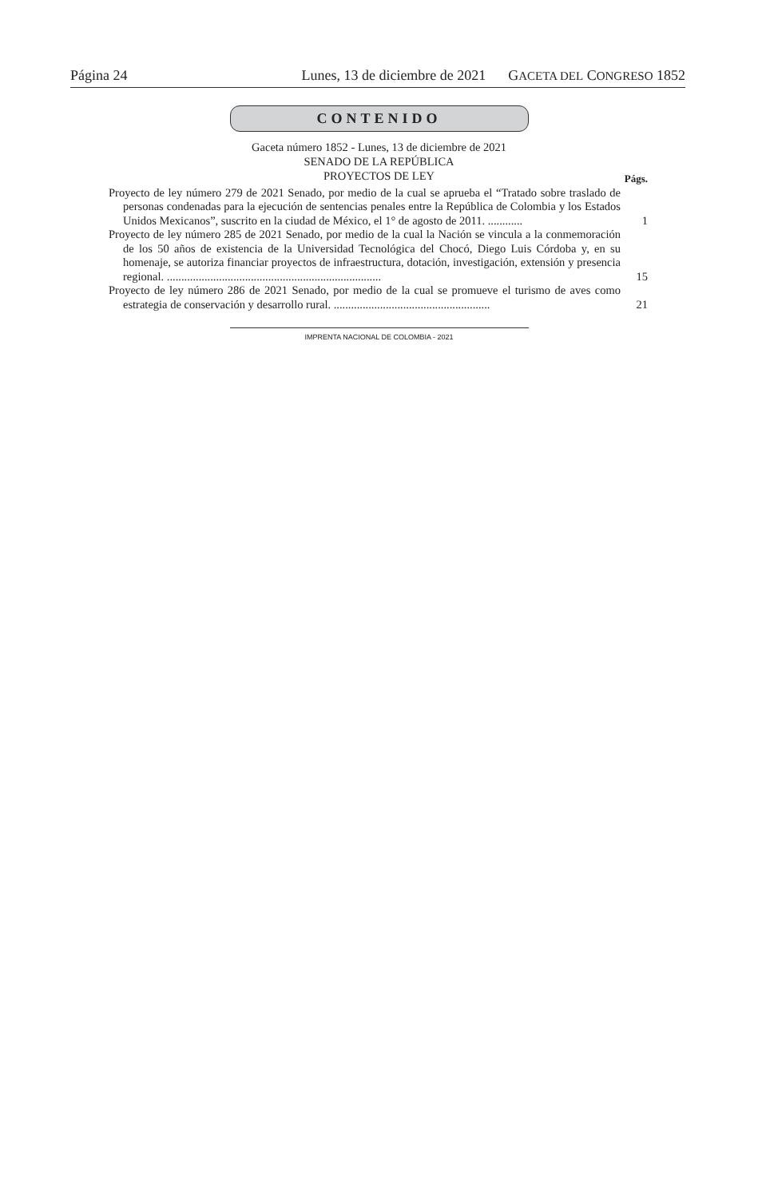Página 24 Lunes, 13 de diciembre de 2021 GACETA DEL CONGRESO 1852
CONTENIDO
Gaceta número 1852 - Lunes, 13 de diciembre de 2021
SENADO DE LA REPÚBLICA
PROYECTOS DE LEY
Págs.
Proyecto de ley número 279 de 2021 Senado, por medio de la cual se aprueba el “Tratado sobre traslado de personas condenadas para la ejecución de sentencias penales entre la República de Colombia y los Estados Unidos Mexicanos”, suscrito en la ciudad de México, el 1° de agosto de 2011. ............
1
Proyecto de ley número 285 de 2021 Senado, por medio de la cual la Nación se vincula a la conmemoración de los 50 años de existencia de la Universidad Tecnológica del Chocó, Diego Luis Córdoba y, en su homenaje, se autoriza financiar proyectos de infraestructura, dotación, investigación, extensión y presencia regional. ..........................................................................
15
Proyecto de ley número 286 de 2021 Senado, por medio de la cual se promueve el turismo de aves como estrategia de conservación y desarrollo rural. ......................................................
21
IMPRENTA NACIONAL DE COLOMBIA - 2021